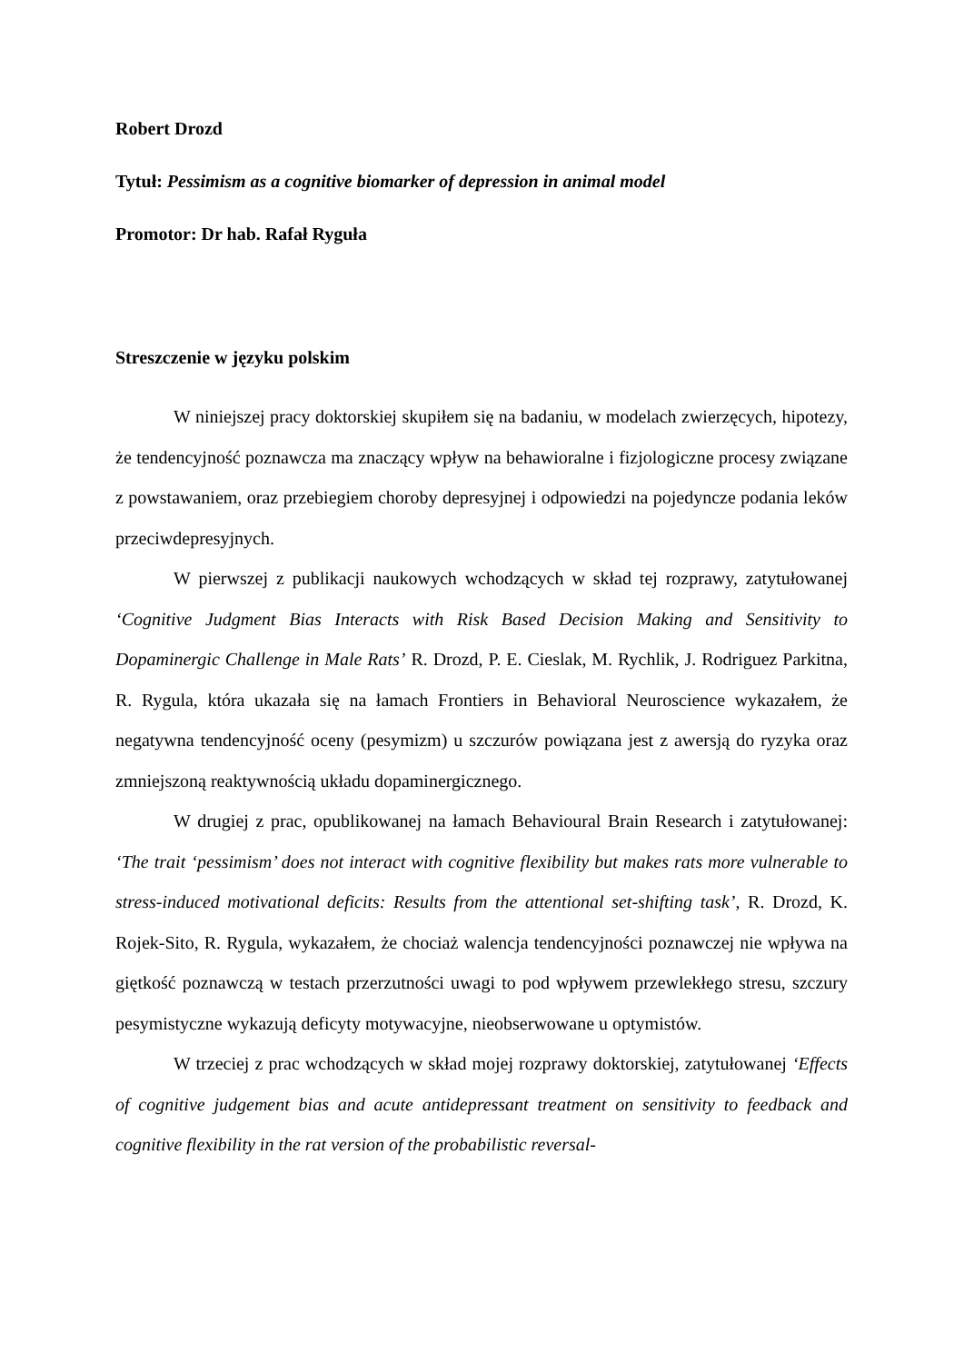Robert Drozd
Tytuł: Pessimism as a cognitive biomarker of depression in animal model
Promotor: Dr hab. Rafał Ryguła
Streszczenie w języku polskim
W niniejszej pracy doktorskiej skupiłem się na badaniu, w modelach zwierzęcych, hipotezy, że tendencyjność poznawcza ma znaczący wpływ na behawioralne i fizjologiczne procesy związane z powstawaniem, oraz przebiegiem choroby depresyjnej i odpowiedzi na pojedyncze podania leków przeciwdepresyjnych.
W pierwszej z publikacji naukowych wchodzących w skład tej rozprawy, zatytułowanej ‘Cognitive Judgment Bias Interacts with Risk Based Decision Making and Sensitivity to Dopaminergic Challenge in Male Rats’ R. Drozd, P. E. Cieslak, M. Rychlik, J. Rodriguez Parkitna, R. Rygula, która ukazała się na łamach Frontiers in Behavioral Neuroscience wykazałem, że negatywna tendencyjność oceny (pesymizm) u szczurów powiązana jest z awersją do ryzyka oraz zmniejszoną reaktywnością układu dopaminergicznego.
W drugiej z prac, opublikowanej na łamach Behavioural Brain Research i zatytułowanej: ‘The trait ‘pessimism’ does not interact with cognitive flexibility but makes rats more vulnerable to stress-induced motivational deficits: Results from the attentional set-shifting task’, R. Drozd, K. Rojek-Sito, R. Rygula, wykazałem, że chociaż walencja tendencyjności poznawczej nie wpływa na giętkość poznawczą w testach przerzutności uwagi to pod wpływem przewlekłego stresu, szczury pesymistyczne wykazują deficyty motywacyjne, nieobserwowane u optymistów.
W trzeciej z prac wchodzących w skład mojej rozprawy doktorskiej, zatytułowanej ‘Effects of cognitive judgement bias and acute antidepressant treatment on sensitivity to feedback and cognitive flexibility in the rat version of the probabilistic reversal-